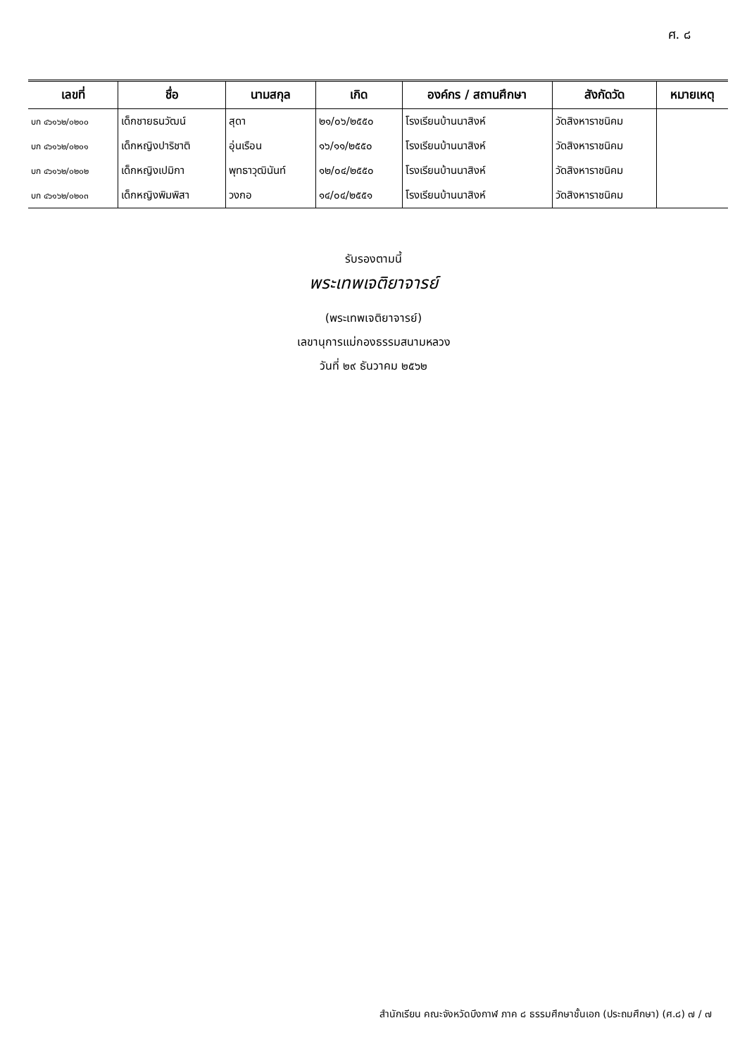ศ. ๘
| เลขที่ | ชื่อ | นามสกุล | เกิด | องค์กร / สถานศึกษา | สังกัดวัด | หมายเหตุ |
| --- | --- | --- | --- | --- | --- | --- |
| บก ๔๖๑๖๒/๐๒๐๐ | เด็กชายธนวัฒน์ | สุดา | ๒๑/๐๖/๒๕๕๐ | โรงเรียนบ้านนาสิงห์ | วัดสิงหาราชนิคม | |
| บก ๔๖๑๖๒/๐๒๐๑ | เด็กหญิงปาริชาติ | อุ่นเรือน | ๑๖/๑๑/๒๕๕๐ | โรงเรียนบ้านนาสิงห์ | วัดสิงหาราชนิคม | |
| บก ๔๖๑๖๒/๐๒๐๒ | เด็กหญิงเปมิกา | พุทธาวุฒินันท์ | ๑๒/๐๔/๒๕๕๐ | โรงเรียนบ้านนาสิงห์ | วัดสิงหาราชนิคม | |
| บก ๔๖๑๖๒/๐๒๐๓ | เด็กหญิงพิมพิสา | วงกอ | ๑๔/๐๔/๒๕๕๑ | โรงเรียนบ้านนาสิงห์ | วัดสิงหาราชนิคม | |
รับรองตามนี้
พระเทพเจติยาจารย์
(พระเทพเจติยาจารย์)
เลขานุการแม่กองธรรมสนามหลวง
วันที่ ๒๙ ธันวาคม ๒๕๖๒
สำนักเรียน คณะจังหวัดบึงกาฬ ภาค ๘ ธรรมศึกษาชั้นเอก (ประถมศึกษา) (ศ.๘) ๗ / ๗